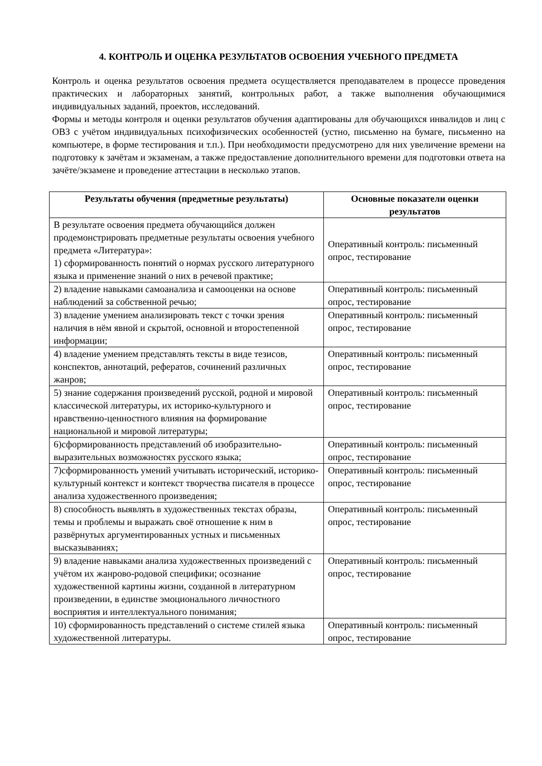4. КОНТРОЛЬ И ОЦЕНКА РЕЗУЛЬТАТОВ ОСВОЕНИЯ УЧЕБНОГО ПРЕДМЕТА
Контроль и оценка результатов освоения предмета осуществляется преподавателем в процессе проведения практических и лабораторных занятий, контрольных работ, а также выполнения обучающимися индивидуальных заданий, проектов, исследований.
Формы и методы контроля и оценки результатов обучения адаптированы для обучающихся инвалидов и лиц с ОВЗ с учётом индивидуальных психофизических особенностей (устно, письменно на бумаге, письменно на компьютере, в форме тестирования и т.п.). При необходимости предусмотрено для них увеличение времени на подготовку к зачётам и экзаменам, а также предоставление дополнительного времени для подготовки ответа на зачёте/экзамене и проведение аттестации в несколько этапов.
| Результаты обучения (предметные результаты) | Основные показатели оценки результатов |
| --- | --- |
| В результате освоения предмета обучающийся должен продемонстрировать предметные результаты освоения учебного предмета «Литература»: 1) сформированность понятий о нормах русского литературного языка и применение знаний о них в речевой практике; | Оперативный контроль: письменный опрос, тестирование |
| 2) владение навыками самоанализа и самооценки на основе наблюдений за собственной речью; | Оперативный контроль: письменный опрос, тестирование |
| 3) владение умением анализировать текст с точки зрения наличия в нём явной и скрытой, основной и второстепенной информации; | Оперативный контроль: письменный опрос, тестирование |
| 4) владение умением представлять тексты в виде тезисов, конспектов, аннотаций, рефератов, сочинений различных жанров; | Оперативный контроль: письменный опрос, тестирование |
| 5) знание содержания произведений русской, родной и мировой классической литературы, их историко-культурного и нравственно-ценностного влияния на формирование национальной и мировой литературы; | Оперативный контроль: письменный опрос, тестирование |
| 6)сформированность представлений об изобразительно-выразительных возможностях русского языка; | Оперативный контроль: письменный опрос, тестирование |
| 7)сформированность умений учитывать исторический, историко-культурный контекст и контекст творчества писателя в процессе анализа художественного произведения; | Оперативный контроль: письменный опрос, тестирование |
| 8) способность выявлять в художественных текстах образы, темы и проблемы и выражать своё отношение к ним в развёрнутых аргументированных устных и письменных высказываниях; | Оперативный контроль: письменный опрос, тестирование |
| 9) владение навыками анализа художественных произведений с учётом их жанрово-родовой специфики; осознание художественной картины жизни, созданной в литературном произведении, в единстве эмоционального личностного восприятия и интеллектуального понимания; | Оперативный контроль: письменный опрос, тестирование |
| 10) сформированность представлений о системе стилей языка художественной литературы. | Оперативный контроль: письменный опрос, тестирование |